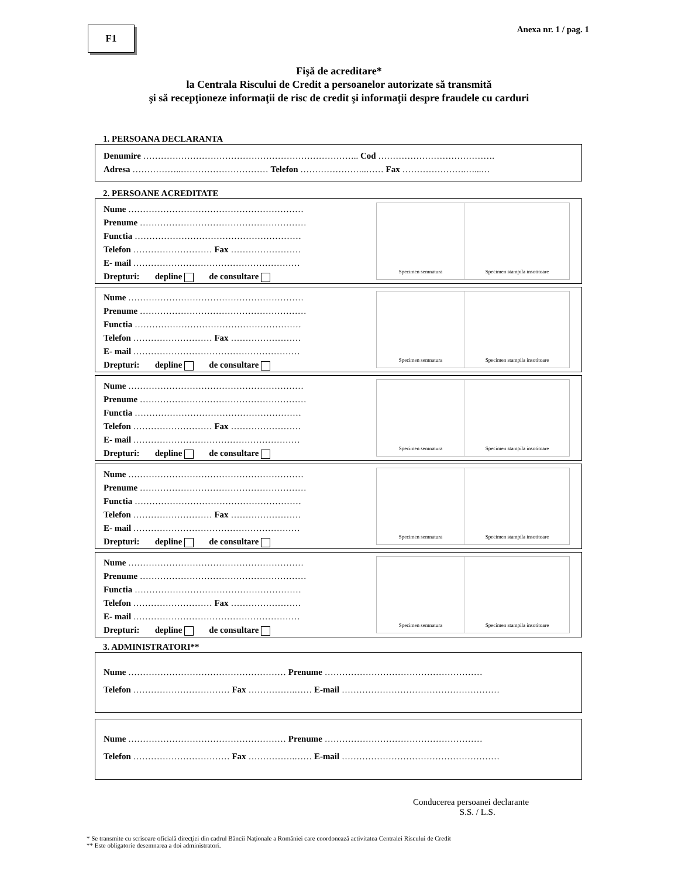F1
Anexa nr. 1 / pag. 1
Fişă de acreditare*
la Centrala Riscului de Credit a persoanelor autorizate să transmită
şi să recepţioneze informaţii de risc de credit şi informaţii despre fraudele cu carduri
1. PERSOANA DECLARANTA
Denumire ……………………………………………………………….. Cod ………………………………….
Adresa ……………..………………………… Telefon …………………..…… Fax ………………….…...…
2. PERSOANE ACREDITATE
Nume ……………………………………………………
Prenume …………………………………………………
Functia …………………………………………………
Telefon ……………………… Fax ……………………
E- mail …………………………………………………
Drepturi: depline de consultare
Specimen semnatura Specimen stampila insotitoare
Nume ……………………………………………………
Prenume …………………………………………………
Functia …………………………………………………
Telefon ……………………… Fax ……………………
E- mail …………………………………………………
Drepturi: depline de consultare
Specimen semnatura Specimen stampila insotitoare
Nume ……………………………………………………
Prenume …………………………………………………
Functia …………………………………………………
Telefon ……………………… Fax ……………………
E- mail …………………………………………………
Drepturi: depline de consultare
Specimen semnatura Specimen stampila insotitoare
Nume ……………………………………………………
Prenume …………………………………………………
Functia …………………………………………………
Telefon ……………………… Fax ……………………
E- mail …………………………………………………
Drepturi: depline de consultare
Specimen semnatura Specimen stampila insotitoare
Nume ……………………………………………………
Prenume …………………………………………………
Functia …………………………………………………
Telefon ……………………… Fax ……………………
E- mail …………………………………………………
Drepturi: depline de consultare
Specimen semnatura Specimen stampila insotitoare
3. ADMINISTRATORI**
Nume ……………………………………………… Prenume ………………………………………………
Telefon …………………………… Fax …………….…… E-mail ………………………………………………
Nume ……………………………………………… Prenume ………………………………………………
Telefon …………………………… Fax …………….…… E-mail ………………………………………………
Conducerea persoanei declarante
S.S. / L.S.
* Se transmite cu scrisoare oficială direcţiei din cadrul Băncii Naționale a României care coordonează activitatea Centralei Riscului de Credit
** Este obligatorie desemnarea a doi administratori.